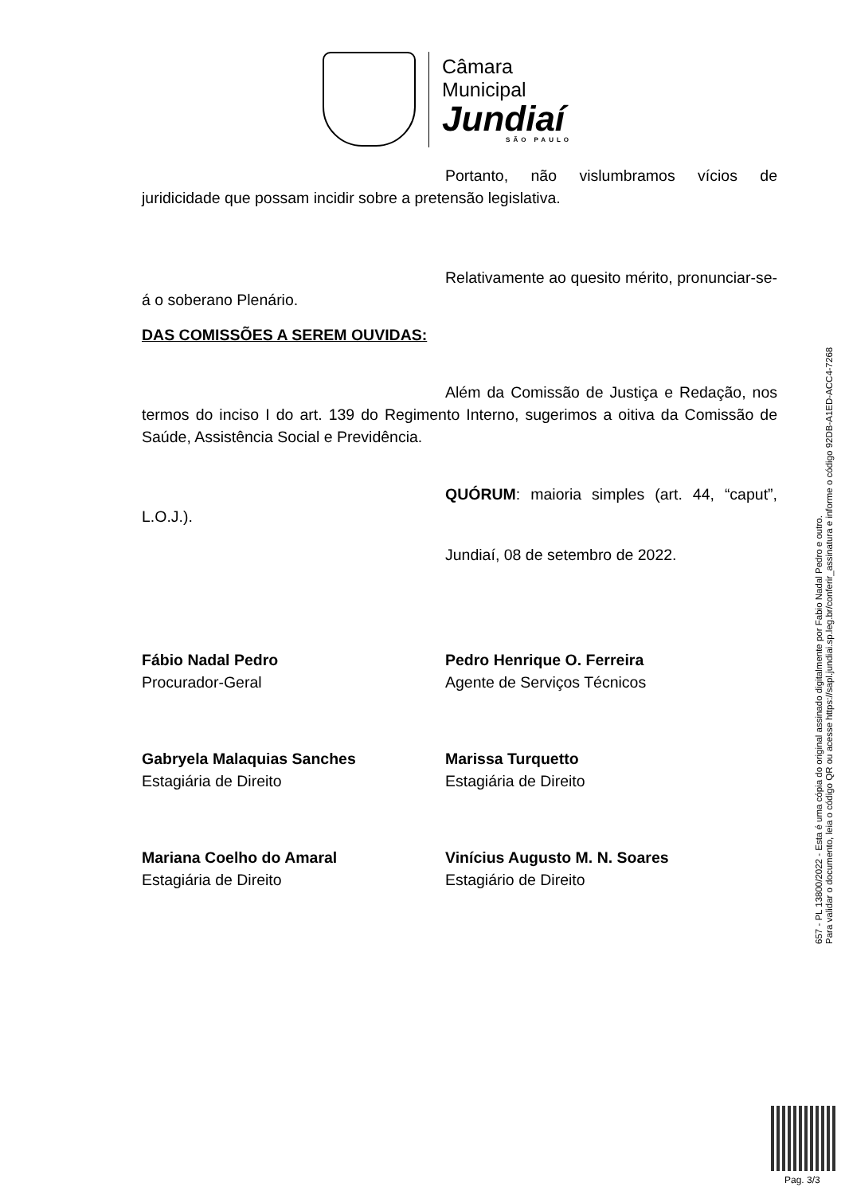Câmara Municipal
Jundiaí
SÃO PAULO
Portanto, não vislumbramos vícios de juridicidade que possam incidir sobre a pretensão legislativa.
Relativamente ao quesito mérito, pronunciar-se-á o soberano Plenário.
DAS COMISSÕES A SEREM OUVIDAS:
Além da Comissão de Justiça e Redação, nos termos do inciso I do art. 139 do Regimento Interno, sugerimos a oitiva da Comissão de Saúde, Assistência Social e Previdência.
QUÓRUM: maioria simples (art. 44, “caput”, L.O.J.).
Jundiaí, 08 de setembro de 2022.
Fábio Nadal Pedro
Procurador-Geral
Pedro Henrique O. Ferreira
Agente de Serviços Técnicos
Gabryela Malaquias Sanches
Estagiária de Direito
Marissa Turquetto
Estagiária de Direito
Mariana Coelho do Amaral
Estagiária de Direito
Vinícius Augusto M. N. Soares
Estagiário de Direito
657 - PL 13800/2022 - Esta é uma cópia do original assinado digitalmente por Fabio Nadal Pedro e outro.
Para validar o documento, leia o código QR ou acesse https://sapl.jundiai.sp.leg.br/conferir_assinatura e informe o código 92DB-A1ED-ACC4-7268
Pag. 3/3